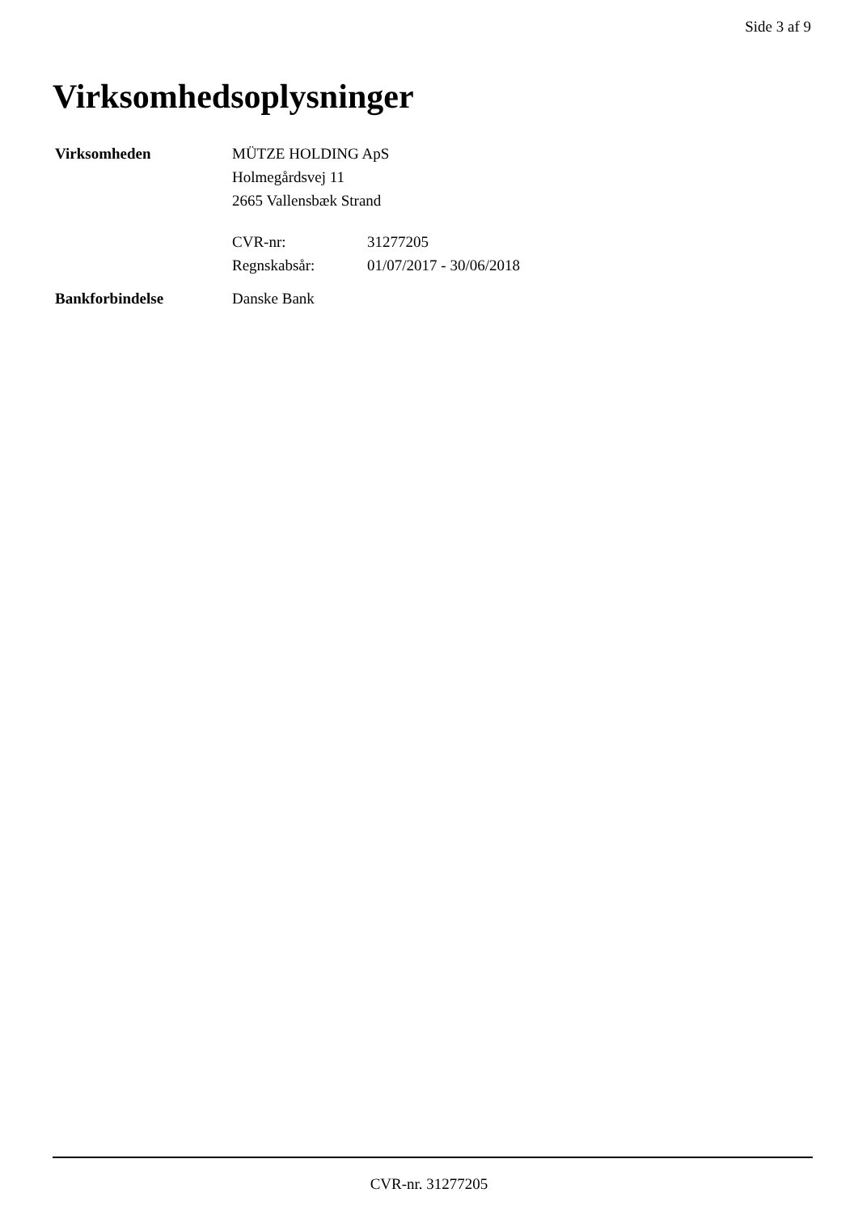Side 3 af 9
Virksomhedsoplysninger
Virksomheden MÜTZE HOLDING ApS
Holmegårdsvej 11
2665 Vallensbæk Strand
CVR-nr: 31277205
Regnskabsår: 01/07/2017 - 30/06/2018
Bankforbindelse Danske Bank
CVR-nr. 31277205